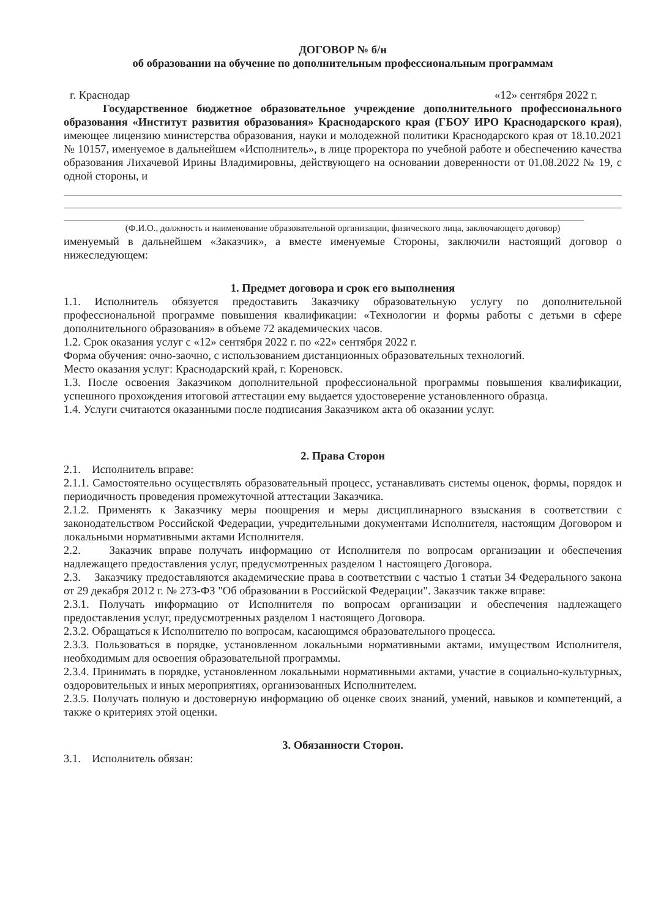ДОГОВОР № б/н
об образовании на обучение по дополнительным профессиональным программам
г. Краснодар «12» сентября 2022 г.
Государственное бюджетное образовательное учреждение дополнительного профессионального образования «Институт развития образования» Краснодарского края (ГБОУ ИРО Краснодарского края), имеющее лицензию министерства образования, науки и молодежной политики Краснодарского края от 18.10.2021 № 10157, именуемое в дальнейшем «Исполнитель», в лице проректора по учебной работе и обеспечению качества образования Лихачевой Ирины Владимировны, действующего на основании доверенности от 01.08.2022 № 19, с одной стороны, и
(Ф.И.О., должность и наименование образовательной организации, физического лица, заключающего договор)
именуемый в дальнейшем «Заказчик», а вместе именуемые Стороны, заключили настоящий договор о нижеследующем:
1. Предмет договора и срок его выполнения
1.1. Исполнитель обязуется предоставить Заказчику образовательную услугу по дополнительной профессиональной программе повышения квалификации: «Технологии и формы работы с детьми в сфере дополнительного образования» в объеме 72 академических часов.
1.2. Срок оказания услуг с «12» сентября 2022 г. по «22» сентября 2022 г.
Форма обучения: очно-заочно, с использованием дистанционных образовательных технологий.
Место оказания услуг: Краснодарский край, г. Кореновск.
1.3. После освоения Заказчиком дополнительной профессиональной программы повышения квалификации, успешного прохождения итоговой аттестации ему выдается удостоверение установленного образца.
1.4. Услуги считаются оказанными после подписания Заказчиком акта об оказании услуг.
2. Права Сторон
2.1. Исполнитель вправе:
2.1.1. Самостоятельно осуществлять образовательный процесс, устанавливать системы оценок, формы, порядок и периодичность проведения промежуточной аттестации Заказчика.
2.1.2. Применять к Заказчику меры поощрения и меры дисциплинарного взыскания в соответствии с законодательством Российской Федерации, учредительными документами Исполнителя, настоящим Договором и локальными нормативными актами Исполнителя.
2.2. Заказчик вправе получать информацию от Исполнителя по вопросам организации и обеспечения надлежащего предоставления услуг, предусмотренных разделом 1 настоящего Договора.
2.3. Заказчику предоставляются академические права в соответствии с частью 1 статьи 34 Федерального закона от 29 декабря 2012 г. № 273-ФЗ "Об образовании в Российской Федерации". Заказчик также вправе:
2.3.1. Получать информацию от Исполнителя по вопросам организации и обеспечения надлежащего предоставления услуг, предусмотренных разделом 1 настоящего Договора.
2.3.2. Обращаться к Исполнителю по вопросам, касающимся образовательного процесса.
2.3.3. Пользоваться в порядке, установленном локальными нормативными актами, имуществом Исполнителя, необходимым для освоения образовательной программы.
2.3.4. Принимать в порядке, установленном локальными нормативными актами, участие в социально-культурных, оздоровительных и иных мероприятиях, организованных Исполнителем.
2.3.5. Получать полную и достоверную информацию об оценке своих знаний, умений, навыков и компетенций, а также о критериях этой оценки.
3. Обязанности Сторон.
3.1. Исполнитель обязан: